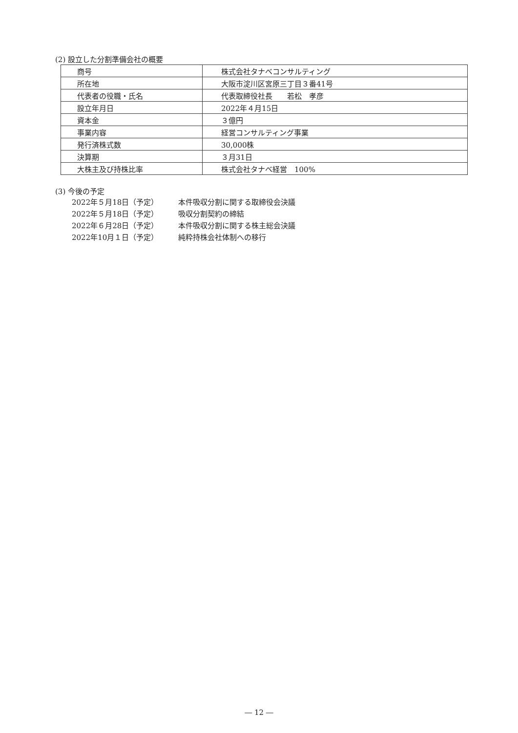(2) 設立した分割準備会社の概要
| 商号 | 株式会社タナベコンサルティング |
| 所在地 | 大阪市淀川区宮原三丁目３番41号 |
| 代表者の役職・氏名 | 代表取締役社長 若松 孝彦 |
| 設立年月日 | 2022年４月15日 |
| 資本金 | ３億円 |
| 事業内容 | 経営コンサルティング事業 |
| 発行済株式数 | 30,000株 |
| 決算期 | ３月31日 |
| 大株主及び持株比率 | 株式会社タナベ経営 100% |
(3) 今後の予定
2022年５月18日（予定） 本件吸収分割に関する取締役会決議
2022年５月18日（予定） 吸収分割契約の締結
2022年６月28日（予定） 本件吸収分割に関する株主総会決議
2022年10月１日（予定） 純粋持株会社体制への移行
― 12 ―